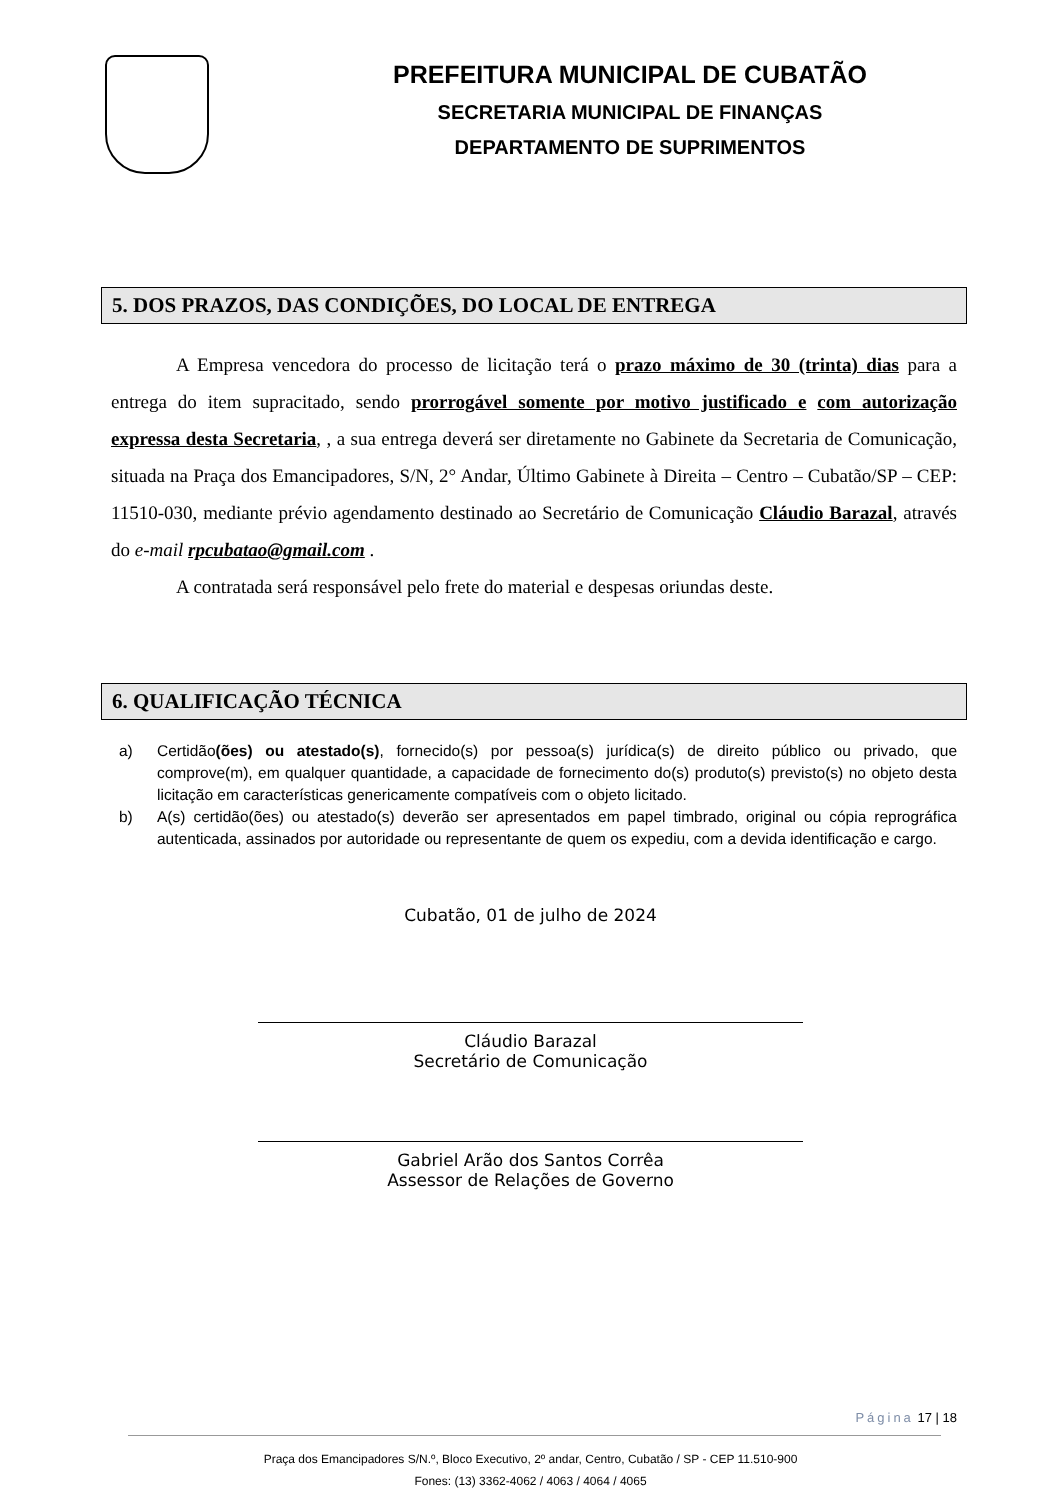PREFEITURA MUNICIPAL DE CUBATÃO
SECRETARIA MUNICIPAL DE FINANÇAS
DEPARTAMENTO DE SUPRIMENTOS
5. DOS PRAZOS, DAS CONDIÇÕES, DO LOCAL DE ENTREGA
A Empresa vencedora do processo de licitação terá o prazo máximo de 30 (trinta) dias para a entrega do item supracitado, sendo prorrogável somente por motivo justificado e com autorização expressa desta Secretaria, , a sua entrega deverá ser diretamente no Gabinete da Secretaria de Comunicação, situada na Praça dos Emancipadores, S/N, 2° Andar, Último Gabinete à Direita – Centro – Cubatão/SP – CEP: 11510-030, mediante prévio agendamento destinado ao Secretário de Comunicação Cláudio Barazal, através do e-mail rpcubatao@gmail.com .
A contratada será responsável pelo frete do material e despesas oriundas deste.
6. QUALIFICAÇÃO TÉCNICA
a) Certidão(ões) ou atestado(s), fornecido(s) por pessoa(s) jurídica(s) de direito público ou privado, que comprove(m), em qualquer quantidade, a capacidade de fornecimento do(s) produto(s) previsto(s) no objeto desta licitação em características genericamente compatíveis com o objeto licitado.
b) A(s) certidão(ões) ou atestado(s) deverão ser apresentados em papel timbrado, original ou cópia reprográfica autenticada, assinados por autoridade ou representante de quem os expediu, com a devida identificação e cargo.
Cubatão, 01 de julho de 2024
Cláudio Barazal
Secretário de Comunicação
Gabriel Arão dos Santos Corrêa
Assessor de Relações de Governo
Página 17 | 18
Praça dos Emancipadores S/N.º, Bloco Executivo, 2º andar, Centro, Cubatão / SP - CEP 11.510-900
Fones: (13) 3362-4062 / 4063 / 4064 / 4065